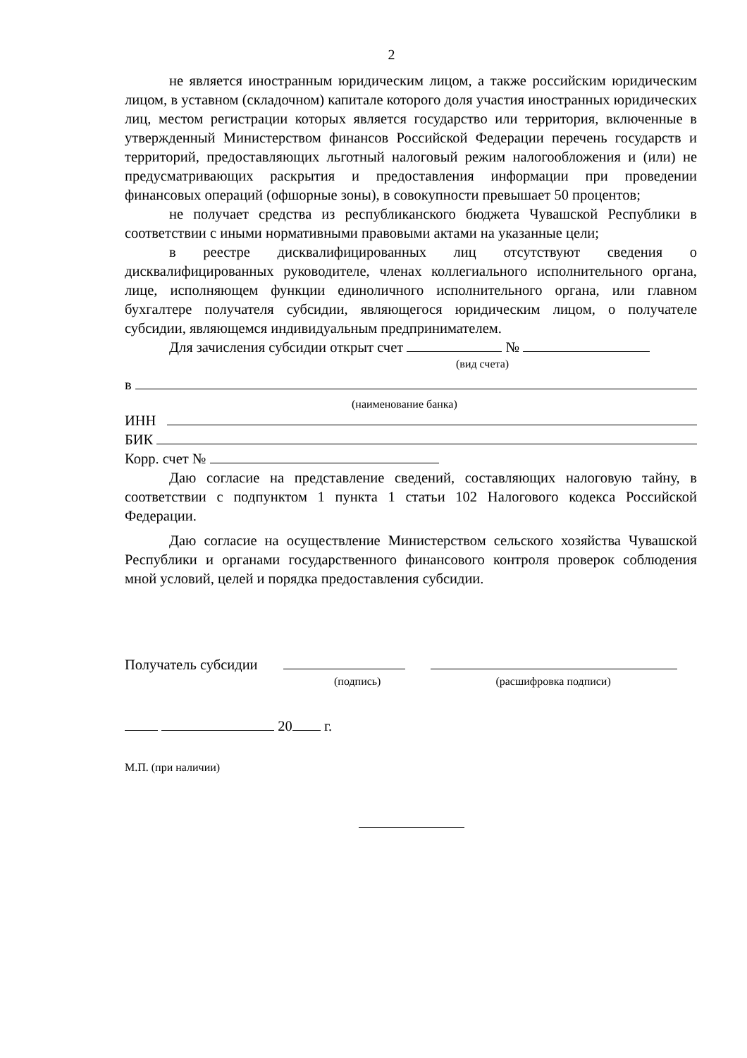2
не является иностранным юридическим лицом, а также российским юридическим лицом, в уставном (складочном) капитале которого доля участия иностранных юридических лиц, местом регистрации которых является государство или территория, включенные в утвержденный Министерством финансов Российской Федерации перечень государств и территорий, предоставляющих льготный налоговый режим налогообложения и (или) не предусматривающих раскрытия и предоставления информации при проведении финансовых операций (офшорные зоны), в совокупности превышает 50 процентов;
не получает средства из республиканского бюджета Чувашской Республики в соответствии с иными нормативными правовыми актами на указанные цели;
в реестре дисквалифицированных лиц отсутствуют сведения о дисквалифицированных руководителе, членах коллегиального исполнительного органа, лице, исполняющем функции единоличного исполнительного органа, или главном бухгалтере получателя субсидии, являющегося юридическим лицом, о получателе субсидии, являющемся индивидуальным предпринимателем.
Для зачисления субсидии открыт счет №
(вид счета)
в
(наименование банка)
ИНН
БИК
Корр. счет №
Даю согласие на представление сведений, составляющих налоговую тайну, в соответствии с подпунктом 1 пункта 1 статьи 102 Налогового кодекса Российской Федерации.
Даю согласие на осуществление Министерством сельского хозяйства Чувашской Республики и органами государственного финансового контроля проверок соблюдения мной условий, целей и порядка предоставления субсидии.
Получатель субсидии
(подпись) (расшифровка подписи)
20 г.
М.П. (при наличии)